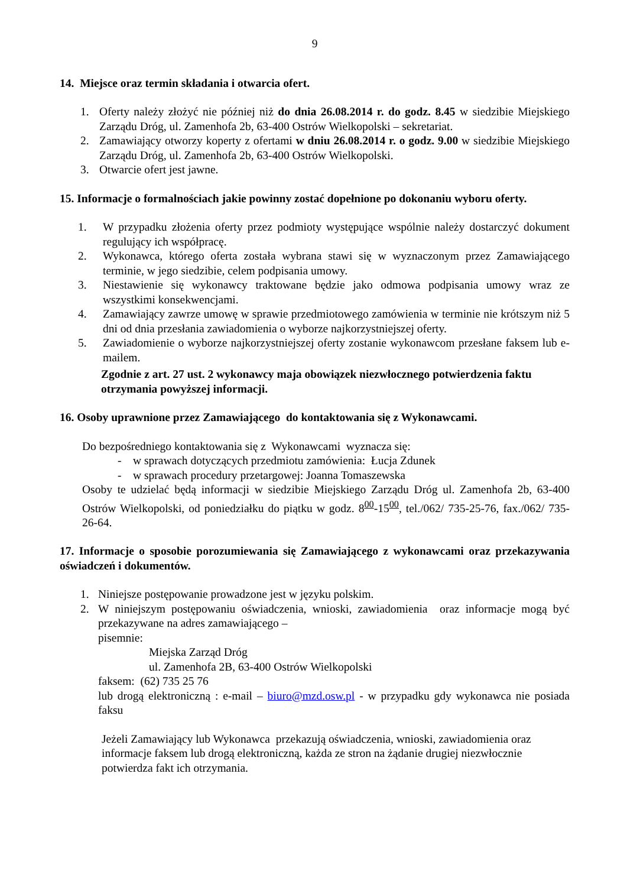9
14. Miejsce oraz termin składania i otwarcia ofert.
1. Oferty należy złożyć nie później niż do dnia 26.08.2014 r. do godz. 8.45 w siedzibie Miejskiego Zarządu Dróg, ul. Zamenhofa 2b, 63-400 Ostrów Wielkopolski – sekretariat.
2. Zamawiający otworzy koperty z ofertami w dniu 26.08.2014 r. o godz. 9.00 w siedzibie Miejskiego Zarządu Dróg, ul. Zamenhofa 2b, 63-400 Ostrów Wielkopolski.
3. Otwarcie ofert jest jawne.
15. Informacje o formalnościach jakie powinny zostać dopełnione po dokonaniu wyboru oferty.
1. W przypadku złożenia oferty przez podmioty występujące wspólnie należy dostarczyć dokument regulujący ich współpracę.
2. Wykonawca, którego oferta została wybrana stawi się w wyznaczonym przez Zamawiającego terminie, w jego siedzibie, celem podpisania umowy.
3. Niestawienie się wykonawcy traktowane będzie jako odmowa podpisania umowy wraz ze wszystkimi konsekwencjami.
4. Zamawiający zawrze umowę w sprawie przedmiotowego zamówienia w terminie nie krótszym niż 5 dni od dnia przesłania zawiadomienia o wyborze najkorzystniejszej oferty.
5. Zawiadomienie o wyborze najkorzystniejszej oferty zostanie wykonawcom przesłane faksem lub e-mailem.
Zgodnie z art. 27 ust. 2 wykonawcy maja obowiązek niezwłocznego potwierdzenia faktu otrzymania powyższej informacji.
16. Osoby uprawnione przez Zamawiającego do kontaktowania się z Wykonawcami.
Do bezpośredniego kontaktowania się z Wykonawcami wyznacza się:
- w sprawach dotyczących przedmiotu zamówienia: Łucja Zdunek
- w sprawach procedury przetargowej: Joanna Tomaszewska
Osoby te udzielać będą informacji w siedzibie Miejskiego Zarządu Dróg ul. Zamenhofa 2b, 63-400 Ostrów Wielkopolski, od poniedziałku do piątku w godz. 8<sup>00</sup>-15<sup>00</sup>, tel./062/ 735-25-76, fax./062/ 735-26-64.
17. Informacje o sposobie porozumiewania się Zamawiającego z wykonawcami oraz przekazywania oświadczeń i dokumentów.
1. Niniejsze postępowanie prowadzone jest w języku polskim.
2. W niniejszym postępowaniu oświadczenia, wnioski, zawiadomienia oraz informacje mogą być przekazywane na adres zamawiającego –
pisemnie:
Miejska Zarząd Dróg
ul. Zamenhofa 2B, 63-400 Ostrów Wielkopolski
faksem: (62) 735 25 76
lub drogą elektroniczną : e-mail – biuro@mzd.osw.pl - w przypadku gdy wykonawca nie posiada faksu
Jeżeli Zamawiający lub Wykonawca przekazują oświadczenia, wnioski, zawiadomienia oraz informacje faksem lub drogą elektroniczną, każda ze stron na żądanie drugiej niezwłocznie potwierdza fakt ich otrzymania.